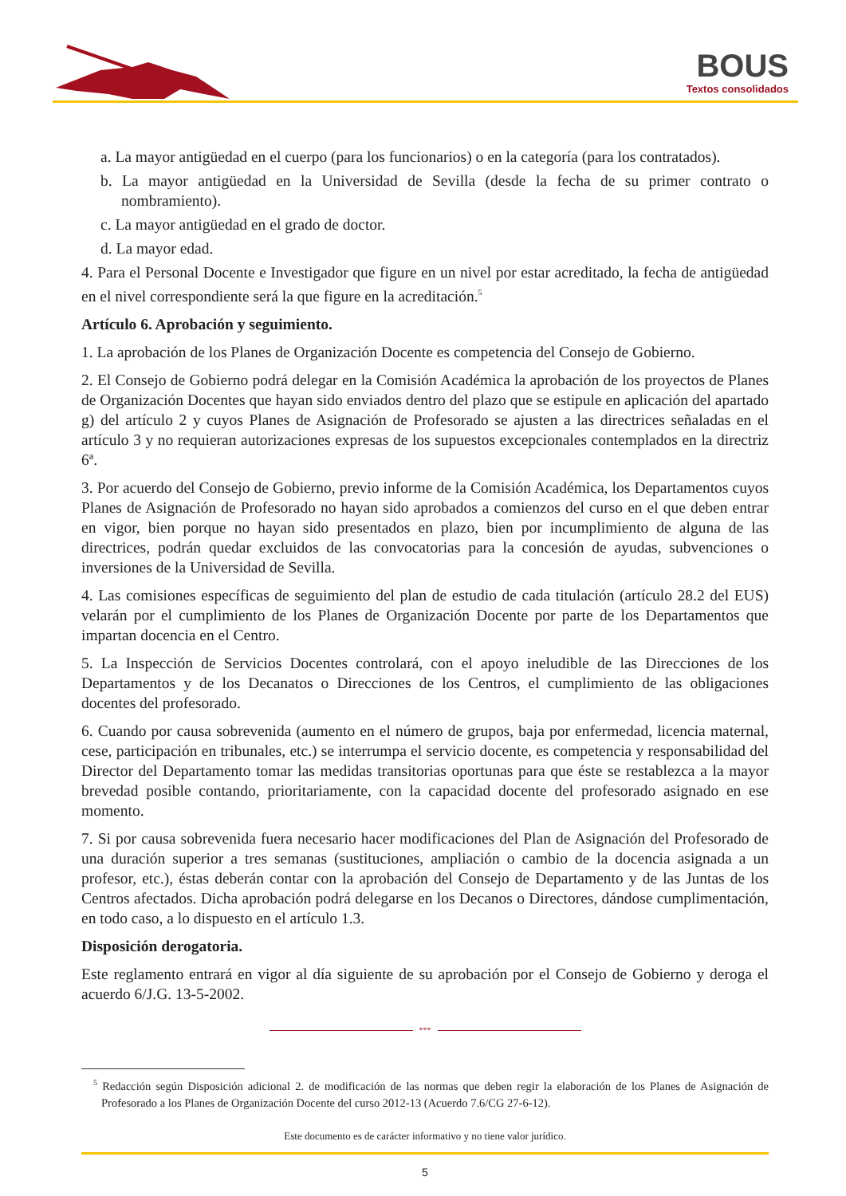BOUS
Textos consolidados
a. La mayor antigüedad en el cuerpo (para los funcionarios) o en la categoría (para los contratados).
b. La mayor antigüedad en la Universidad de Sevilla (desde la fecha de su primer contrato o nombramiento).
c. La mayor antigüedad en el grado de doctor.
d. La mayor edad.
4. Para el Personal Docente e Investigador que figure en un nivel por estar acreditado, la fecha de antigüedad en el nivel correspondiente será la que figure en la acreditación.<sup>5</sup>
Artículo 6. Aprobación y seguimiento.
1. La aprobación de los Planes de Organización Docente es competencia del Consejo de Gobierno.
2. El Consejo de Gobierno podrá delegar en la Comisión Académica la aprobación de los proyectos de Planes de Organización Docentes que hayan sido enviados dentro del plazo que se estipule en aplicación del apartado g) del artículo 2 y cuyos Planes de Asignación de Profesorado se ajusten a las directrices señaladas en el artículo 3 y no requieran autorizaciones expresas de los supuestos excepcionales contemplados en la directriz 6ª.
3. Por acuerdo del Consejo de Gobierno, previo informe de la Comisión Académica, los Departamentos cuyos Planes de Asignación de Profesorado no hayan sido aprobados a comienzos del curso en el que deben entrar en vigor, bien porque no hayan sido presentados en plazo, bien por incumplimiento de alguna de las directrices, podrán quedar excluidos de las convocatorias para la concesión de ayudas, subvenciones o inversiones de la Universidad de Sevilla.
4. Las comisiones específicas de seguimiento del plan de estudio de cada titulación (artículo 28.2 del EUS) velarán por el cumplimiento de los Planes de Organización Docente por parte de los Departamentos que impartan docencia en el Centro.
5. La Inspección de Servicios Docentes controlará, con el apoyo ineludible de las Direcciones de los Departamentos y de los Decanatos o Direcciones de los Centros, el cumplimiento de las obligaciones docentes del profesorado.
6. Cuando por causa sobrevenida (aumento en el número de grupos, baja por enfermedad, licencia maternal, cese, participación en tribunales, etc.) se interrumpa el servicio docente, es competencia y responsabilidad del Director del Departamento tomar las medidas transitorias oportunas para que éste se restablezca a la mayor brevedad posible contando, prioritariamente, con la capacidad docente del profesorado asignado en ese momento.
7. Si por causa sobrevenida fuera necesario hacer modificaciones del Plan de Asignación del Profesorado de una duración superior a tres semanas (sustituciones, ampliación o cambio de la docencia asignada a un profesor, etc.), éstas deberán contar con la aprobación del Consejo de Departamento y de las Juntas de los Centros afectados. Dicha aprobación podrá delegarse en los Decanos o Directores, dándose cumplimentación, en todo caso, a lo dispuesto en el artículo 1.3.
Disposición derogatoria.
Este reglamento entrará en vigor al día siguiente de su aprobación por el Consejo de Gobierno y deroga el acuerdo 6/J.G. 13-5-2002.
***
<sup>5</sup> Redacción según Disposición adicional 2. de modificación de las normas que deben regir la elaboración de los Planes de Asignación de Profesorado a los Planes de Organización Docente del curso 2012-13 (Acuerdo 7.6/CG 27-6-12).
Este documento es de carácter informativo y no tiene valor jurídico.
5